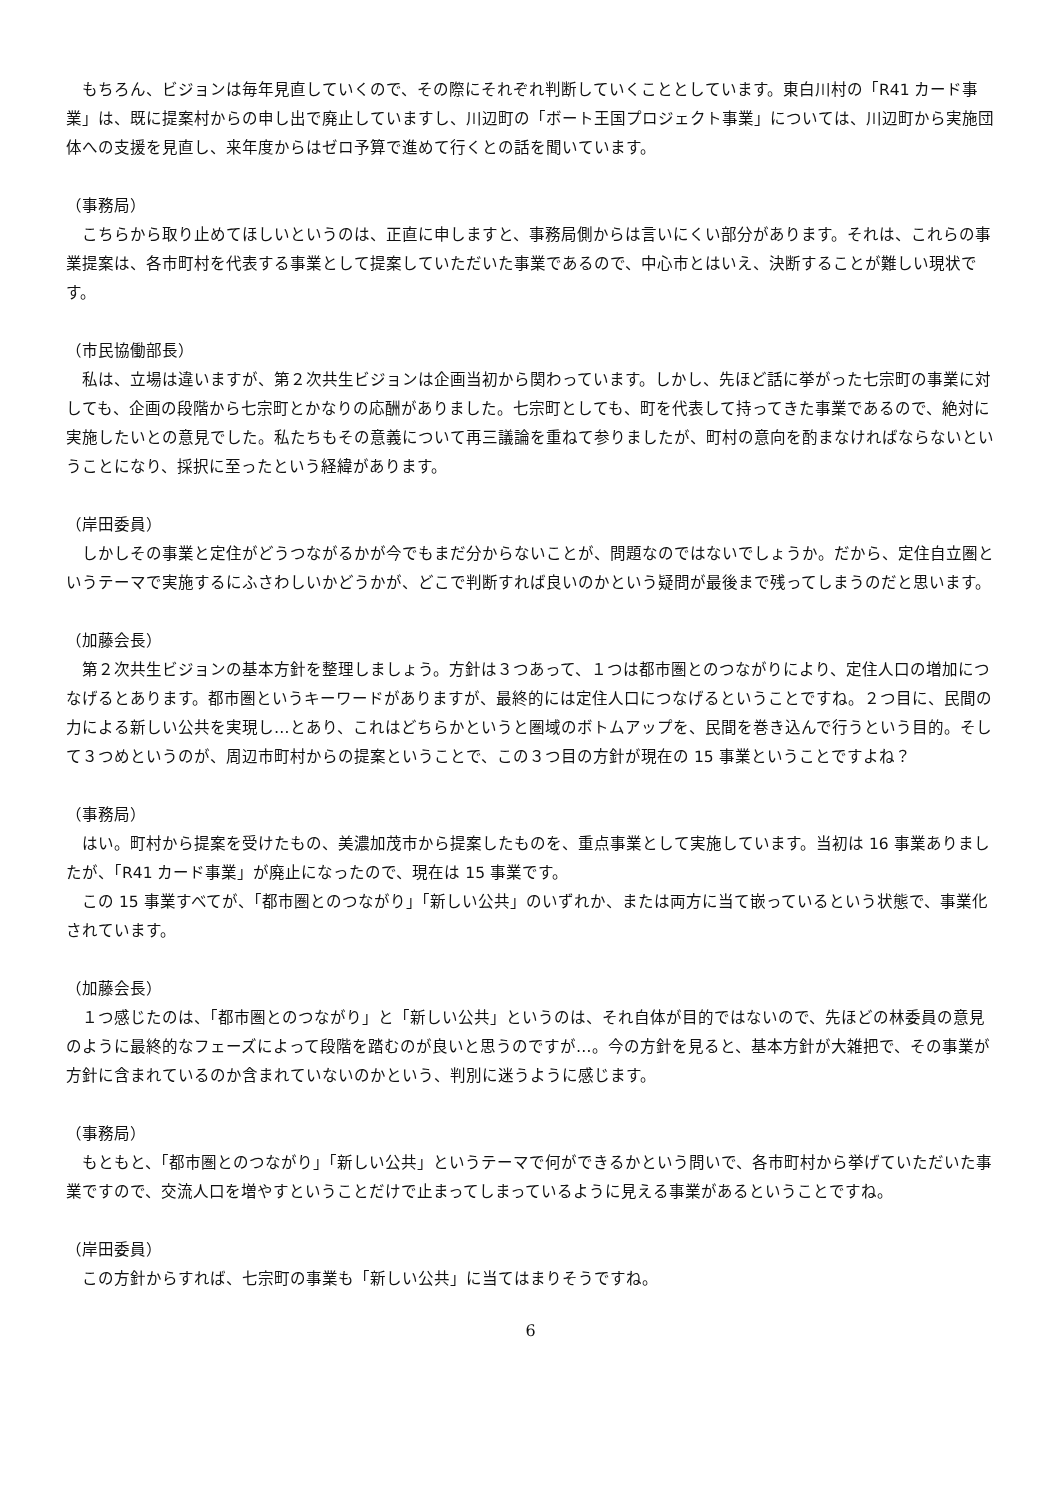もちろん、ビジョンは毎年見直していくので、その際にそれぞれ判断していくこととしています。東白川村の「R41 カード事業」は、既に提案村からの申し出で廃止していますし、川辺町の「ボート王国プロジェクト事業」については、川辺町から実施団体への支援を見直し、来年度からはゼロ予算で進めて行くとの話を聞いています。
（事務局）
　こちらから取り止めてほしいというのは、正直に申しますと、事務局側からは言いにくい部分があります。それは、これらの事業提案は、各市町村を代表する事業として提案していただいた事業であるので、中心市とはいえ、決断することが難しい現状です。
（市民協働部長）
　私は、立場は違いますが、第２次共生ビジョンは企画当初から関わっています。しかし、先ほど話に挙がった七宗町の事業に対しても、企画の段階から七宗町とかなりの応酬がありました。七宗町としても、町を代表して持ってきた事業であるので、絶対に実施したいとの意見でした。私たちもその意義について再三議論を重ねて参りましたが、町村の意向を酌まなければならないということになり、採択に至ったという経緯があります。
（岸田委員）
　しかしその事業と定住がどうつながるかが今でもまだ分からないことが、問題なのではないでしょうか。だから、定住自立圏というテーマで実施するにふさわしいかどうかが、どこで判断すれば良いのかという疑問が最後まで残ってしまうのだと思います。
（加藤会長）
　第２次共生ビジョンの基本方針を整理しましょう。方針は３つあって、１つは都市圏とのつながりにより、定住人口の増加につなげるとあります。都市圏というキーワードがありますが、最終的には定住人口につなげるということですね。２つ目に、民間の力による新しい公共を実現し…とあり、これはどちらかというと圏域のボトムアップを、民間を巻き込んで行うという目的。そして３つめというのが、周辺市町村からの提案ということで、この３つ目の方針が現在の 15 事業ということですよね？
（事務局）
　はい。町村から提案を受けたもの、美濃加茂市から提案したものを、重点事業として実施しています。当初は 16 事業ありましたが、「R41 カード事業」が廃止になったので、現在は 15 事業です。
　この 15 事業すべてが、「都市圏とのつながり」「新しい公共」のいずれか、または両方に当て嵌っているという状態で、事業化されています。
（加藤会長）
　１つ感じたのは、「都市圏とのつながり」と「新しい公共」というのは、それ自体が目的ではないので、先ほどの林委員の意見のように最終的なフェーズによって段階を踏むのが良いと思うのですが…。今の方針を見ると、基本方針が大雑把で、その事業が方針に含まれているのか含まれていないのかという、判別に迷うように感じます。
（事務局）
　もともと、「都市圏とのつながり」「新しい公共」というテーマで何ができるかという問いで、各市町村から挙げていただいた事業ですので、交流人口を増やすということだけで止まってしまっているように見える事業があるということですね。
（岸田委員）
　この方針からすれば、七宗町の事業も「新しい公共」に当てはまりそうですね。
6